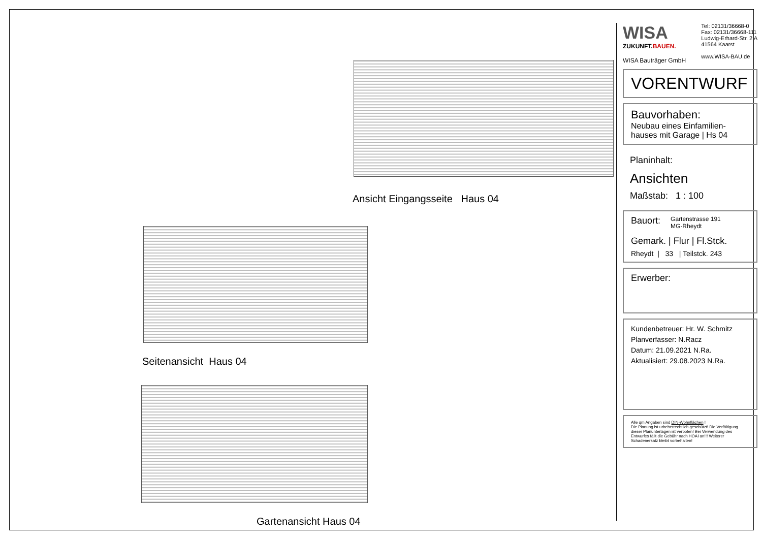Ansicht Eingangsseite Haus 04
Seitenansicht Haus 04
Gartenansicht Haus 04
WISA
ZUKUNFT.BAUEN.
WISA Bauträger GmbH
Tel: 02131/36668-0
Fax: 02131/36668-111
Ludwig-Erhard-Str. 2 A
41564 Kaarst
www.WISA-BAU.de
VORENTWURF
Bauvorhaben:
Neubau eines Einfamilien-
hauses mit Garage | Hs 04
Planinhalt:
Ansichten
Maßstab: 1 : 100
Bauort: Gartenstrasse 191
MG-Rheydt
Gemark. | Flur | Fl.Stck.
Rheydt | 33 | Teilstck. 243
Erwerber:
Kundenbetreuer: Hr. W. Schmitz
Planverfasser: N.Racz
Datum: 21.09.2021 N.Ra.
Aktualisiert: 29.08.2023 N.Ra.
Alle qm Angaben sind DIN-Wohnflächen !
Die Planung ist urheberrechtlich geschützt! Die Verfältigung dieser Planunterlagen ist verboten! Bei Verwendung des Entwurfes fällt die Gebühr nach HOAI an!!! Weiterer Schadenersatz bleibt vorbehalten!